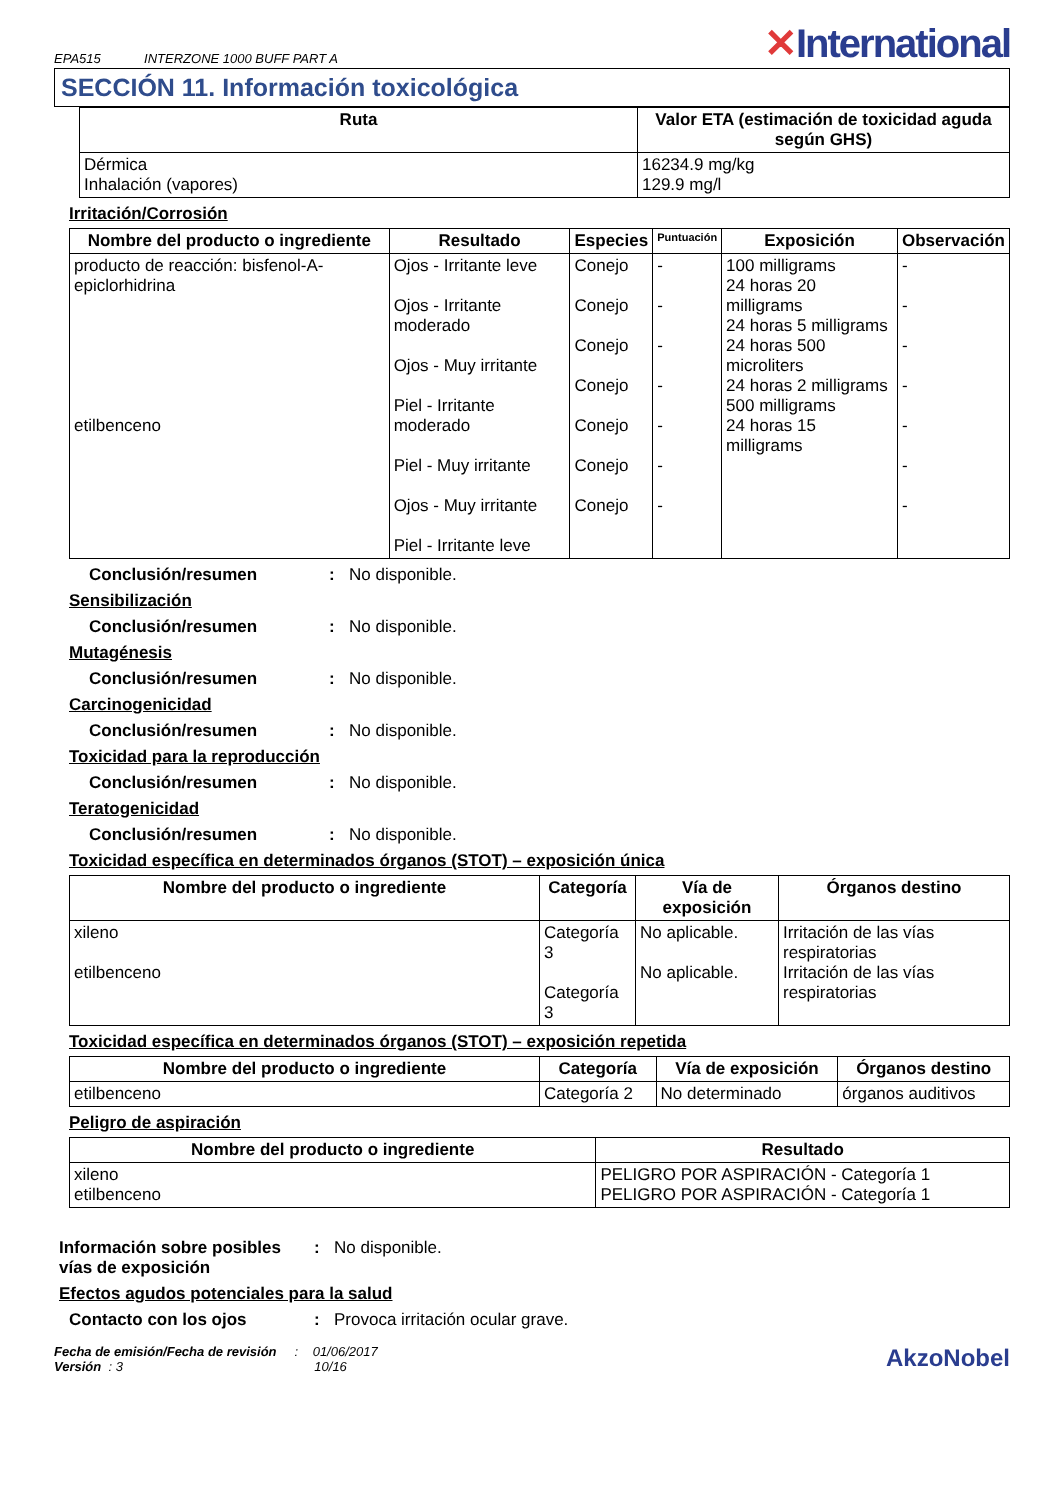EPA515 INTERZONE 1000 BUFF PART A
✕International
SECCIÓN 11. Información toxicológica
| Ruta | Valor ETA (estimación de toxicidad aguda según GHS) |
| --- | --- |
| Dérmica Inhalación (vapores) | 16234.9 mg/kg 129.9 mg/l |
Irritación/Corrosión
| Nombre del producto o ingrediente | Resultado | Especies | Puntuación | Exposición | Observación |
| --- | --- | --- | --- | --- | --- |
| producto de reacción: bisfenol-A-epiclorhidrina etilbenceno | Ojos - Irritante leve Ojos - Irritante moderado Ojos - Muy irritante Piel - Irritante moderado Piel - Muy irritante Ojos - Muy irritante Piel - Irritante leve | Conejo Conejo Conejo Conejo Conejo Conejo Conejo | - - - - - - - | 100 milligrams 24 horas 20 milligrams 24 horas 5 milligrams 24 horas 500 microliters 24 horas 2 milligrams 500 milligrams 24 horas 15 milligrams | - - - - - - - |
Conclusión/resumen: No disponible.
Sensibilización
Conclusión/resumen: No disponible.
Mutagénesis
Conclusión/resumen: No disponible.
Carcinogenicidad
Conclusión/resumen: No disponible.
Toxicidad para la reproducción
Conclusión/resumen: No disponible.
Teratogenicidad
Conclusión/resumen: No disponible.
Toxicidad específica en determinados órganos (STOT) – exposición única
| Nombre del producto o ingrediente | Categoría | Vía de exposición | Órganos destino |
| --- | --- | --- | --- |
| xileno etilbenceno | Categoría 3 Categoría 3 | No aplicable. No aplicable. | Irritación de las vías respiratorias Irritación de las vías respiratorias |
Toxicidad específica en determinados órganos (STOT) – exposición repetida
| Nombre del producto o ingrediente | Categoría | Vía de exposición | Órganos destino |
| --- | --- | --- | --- |
| etilbenceno | Categoría 2 | No determinado | órganos auditivos |
Peligro de aspiración
| Nombre del producto o ingrediente | Resultado |
| --- | --- |
| xileno etilbenceno | PELIGRO POR ASPIRACIÓN - Categoría 1 PELIGRO POR ASPIRACIÓN - Categoría 1 |
Información sobre posibles vías de exposición: No disponible.
Efectos agudos potenciales para la salud
Contacto con los ojos: Provoca irritación ocular grave.
Fecha de emisión/Fecha de revisión : 01/06/2017
Versión : 3 10/16
AkzoNobel